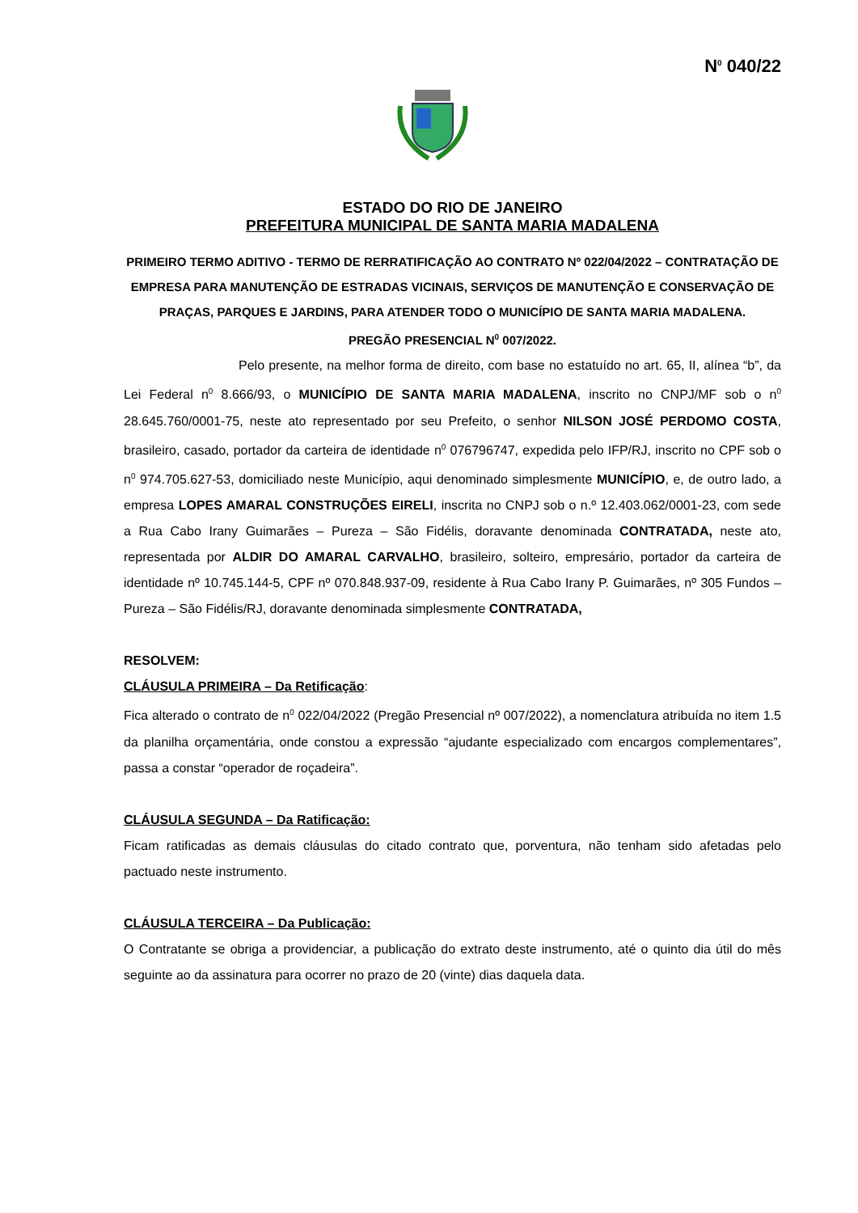N<sup>0</sup> 040/22
ESTADO DO RIO DE JANEIRO
PREFEITURA MUNICIPAL DE SANTA MARIA MADALENA
PRIMEIRO TERMO ADITIVO - TERMO DE RERRATIFICAÇÃO AO CONTRATO Nº 022/04/2022 – CONTRATAÇÃO DE EMPRESA PARA MANUTENÇÃO DE ESTRADAS VICINAIS, SERVIÇOS DE MANUTENÇÃO E CONSERVAÇÃO DE PRAÇAS, PARQUES E JARDINS, PARA ATENDER TODO O MUNICÍPIO DE SANTA MARIA MADALENA.
PREGÃO PRESENCIAL N<sup>0</sup> 007/2022.
Pelo presente, na melhor forma de direito, com base no estatuído no art. 65, II, alínea “b”, da Lei Federal n<sup>0</sup> 8.666/93, o MUNICÍPIO DE SANTA MARIA MADALENA, inscrito no CNPJ/MF sob o n<sup>0</sup> 28.645.760/0001-75, neste ato representado por seu Prefeito, o senhor NILSON JOSÉ PERDOMO COSTA, brasileiro, casado, portador da carteira de identidade n<sup>0</sup> 076796747, expedida pelo IFP/RJ, inscrito no CPF sob o n<sup>0</sup> 974.705.627-53, domiciliado neste Município, aqui denominado simplesmente MUNICÍPIO, e, de outro lado, a empresa LOPES AMARAL CONSTRUÇÕES EIRELI, inscrita no CNPJ sob o n.º 12.403.062/0001-23, com sede a Rua Cabo Irany Guimarães – Pureza – São Fidélis, doravante denominada CONTRATADA, neste ato, representada por ALDIR DO AMARAL CARVALHO, brasileiro, solteiro, empresário, portador da carteira de identidade nº 10.745.144-5, CPF nº 070.848.937-09, residente à Rua Cabo Irany P. Guimarães, nº 305 Fundos – Pureza – São Fidélis/RJ, doravante denominada simplesmente CONTRATADA,
RESOLVEM:
CLÁUSULA PRIMEIRA – Da Retificação:
Fica alterado o contrato de n<sup>0</sup> 022/04/2022 (Pregão Presencial nº 007/2022), a nomenclatura atribuída no item 1.5 da planilha orçamentária, onde constou a expressão “ajudante especializado com encargos complementares”, passa a constar “operador de roçadeira”.
CLÁUSULA SEGUNDA – Da Ratificação:
Ficam ratificadas as demais cláusulas do citado contrato que, porventura, não tenham sido afetadas pelo pactuado neste instrumento.
CLÁUSULA TERCEIRA – Da Publicação:
O Contratante se obriga a providenciar, a publicação do extrato deste instrumento, até o quinto dia útil do mês seguinte ao da assinatura para ocorrer no prazo de 20 (vinte) dias daquela data.